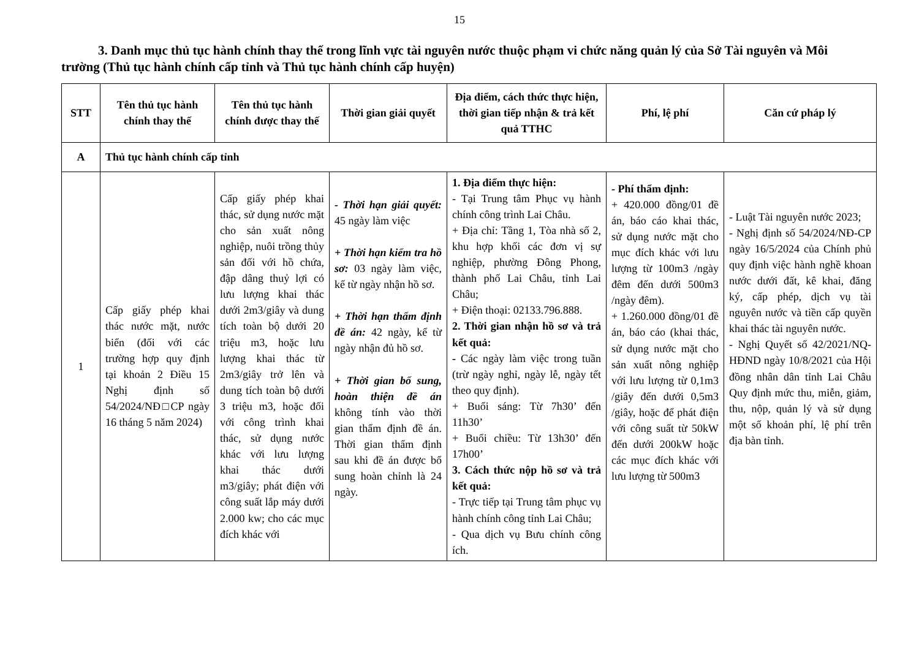15
3. Danh mục thủ tục hành chính thay thế trong lĩnh vực tài nguyên nước thuộc phạm vi chức năng quản lý của Sở Tài nguyên và Môi trường (Thủ tục hành chính cấp tỉnh và Thủ tục hành chính cấp huyện)
| STT | Tên thủ tục hành chính thay thế | Tên thủ tục hành chính được thay thế | Thời gian giải quyết | Địa điểm, cách thức thực hiện, thời gian tiếp nhận & trả kết quả TTHC | Phí, lệ phí | Căn cứ pháp lý |
| --- | --- | --- | --- | --- | --- | --- |
| A | Thủ tục hành chính cấp tỉnh | | | | | |
| 1 | Cấp giấy phép khai thác nước mặt, nước biển (đối với các trường hợp quy định tại khoản 2 Điều 15 Nghị định số 54/2024/NĐ□CP ngày 16 tháng 5 năm 2024) | Cấp giấy phép khai thác, sử dụng nước mặt cho sản xuất nông nghiệp, nuôi trồng thủy sản đối với hồ chứa, đập dâng thuỷ lợi có lưu lượng khai thác dưới 2m3/giây và dung tích toàn bộ dưới 20 triệu m3, hoặc lưu lượng khai thác từ 2m3/giây trở lên và dung tích toàn bộ dưới 3 triệu m3, hoặc đối với công trình khai thác, sử dụng nước khác với lưu lượng khai thác dưới m3/giây; phát điện với công suất lắp máy dưới 2.000 kw; cho các mục đích khác với | - Thời hạn giải quyết: 45 ngày làm việc + Thời hạn kiểm tra hồ sơ: 03 ngày làm việc, kể từ ngày nhận hồ sơ. + Thời hạn thẩm định đề án: 42 ngày, kể từ ngày nhận đủ hồ sơ. + Thời gian bổ sung, hoàn thiện đề án không tính vào thời gian thẩm định đề án. Thời gian thẩm định sau khi đề án được bổ sung hoàn chỉnh là 24 ngày. | 1. Địa điểm thực hiện: - Tại Trung tâm Phục vụ hành chính công trình Lai Châu. + Địa chỉ: Tầng 1, Tòa nhà số 2, khu hợp khối các đơn vị sự nghiệp, phường Đông Phong, thành phố Lai Châu, tỉnh Lai Châu; + Điện thoại: 02133.796.888. 2. Thời gian nhận hồ sơ và trả kết quả: - Các ngày làm việc trong tuần (trừ ngày nghỉ, ngày lễ, ngày tết theo quy định). + Buổi sáng: Từ 7h30’ đến 11h30’ + Buổi chiều: Từ 13h30’ đến 17h00’ 3. Cách thức nộp hồ sơ và trả kết quả: - Trực tiếp tại Trung tâm phục vụ hành chính công tỉnh Lai Châu; - Qua dịch vụ Bưu chính công ích. | - Phí thẩm định: + 420.000 đồng/01 đề án, báo cáo khai thác, sử dụng nước mặt cho mục đích khác với lưu lượng từ 100m3 /ngày đêm đến dưới 500m3 /ngày đêm). + 1.260.000 đồng/01 đề án, báo cáo (khai thác, sử dụng nước mặt cho sản xuất nông nghiệp với lưu lượng từ 0,1m3 /giây đến dưới 0,5m3 /giây, hoặc để phát điện với công suất từ 50kW đến dưới 200kW hoặc các mục đích khác với lưu lượng từ 500m3 | - Luật Tài nguyên nước 2023; - Nghị định số 54/2024/NĐ-CP ngày 16/5/2024 của Chính phủ quy định việc hành nghề khoan nước dưới đất, kê khai, đăng ký, cấp phép, dịch vụ tài nguyên nước và tiền cấp quyền khai thác tài nguyên nước. - Nghị Quyết số 42/2021/NQ-HĐND ngày 10/8/2021 của Hội đồng nhân dân tỉnh Lai Châu Quy định mức thu, miễn, giảm, thu, nộp, quản lý và sử dụng một số khoản phí, lệ phí trên địa bàn tỉnh. |